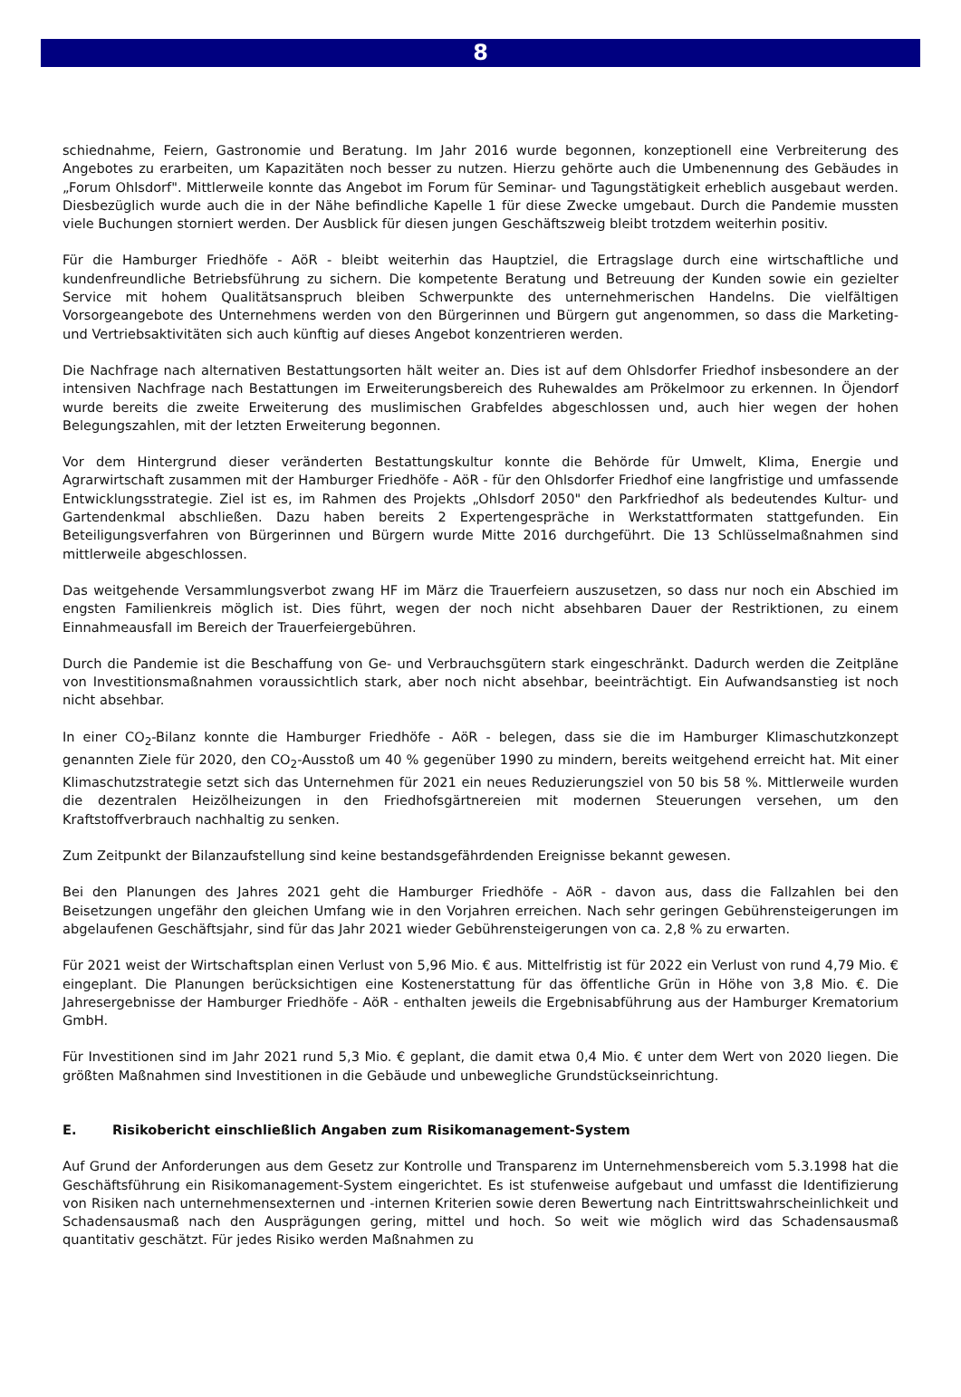8
schiednahme, Feiern, Gastronomie und Beratung. Im Jahr 2016 wurde begonnen, konzeptionell eine Verbreiterung des Angebotes zu erarbeiten, um Kapazitäten noch besser zu nutzen. Hierzu gehörte auch die Umbenennung des Gebäudes in „Forum Ohlsdorf". Mittlerweile konnte das Angebot im Forum für Seminar- und Tagungstätigkeit erheblich ausgebaut werden. Diesbezüglich wurde auch die in der Nähe befindliche Kapelle 1 für diese Zwecke umgebaut. Durch die Pandemie mussten viele Buchungen storniert werden. Der Ausblick für diesen jungen Geschäftszweig bleibt trotzdem weiterhin positiv.
Für die Hamburger Friedhöfe - AöR - bleibt weiterhin das Hauptziel, die Ertragslage durch eine wirtschaftliche und kundenfreundliche Betriebsführung zu sichern. Die kompetente Beratung und Betreuung der Kunden sowie ein gezielter Service mit hohem Qualitätsanspruch bleiben Schwerpunkte des unternehmerischen Handelns. Die vielfältigen Vorsorgeangebote des Unternehmens werden von den Bürgerinnen und Bürgern gut angenommen, so dass die Marketing- und Vertriebsaktivitäten sich auch künftig auf dieses Angebot konzentrieren werden.
Die Nachfrage nach alternativen Bestattungsorten hält weiter an. Dies ist auf dem Ohlsdorfer Friedhof insbesondere an der intensiven Nachfrage nach Bestattungen im Erweiterungsbereich des Ruhewaldes am Prökelmoor zu erkennen. In Öjendorf wurde bereits die zweite Erweiterung des muslimischen Grabfeldes abgeschlossen und, auch hier wegen der hohen Belegungszahlen, mit der letzten Erweiterung begonnen.
Vor dem Hintergrund dieser veränderten Bestattungskultur konnte die Behörde für Umwelt, Klima, Energie und Agrarwirtschaft zusammen mit der Hamburger Friedhöfe - AöR - für den Ohlsdorfer Friedhof eine langfristige und umfassende Entwicklungsstrategie. Ziel ist es, im Rahmen des Projekts „Ohlsdorf 2050" den Parkfriedhof als bedeutendes Kultur- und Gartendenkmal abschließen. Dazu haben bereits 2 Expertengespräche in Werkstattformaten stattgefunden. Ein Beteiligungsverfahren von Bürgerinnen und Bürgern wurde Mitte 2016 durchgeführt. Die 13 Schlüsselmaßnahmen sind mittlerweile abgeschlossen.
Das weitgehende Versammlungsverbot zwang HF im März die Trauerfeiern auszusetzen, so dass nur noch ein Abschied im engsten Familienkreis möglich ist. Dies führt, wegen der noch nicht absehbaren Dauer der Restriktionen, zu einem Einnahmeausfall im Bereich der Trauerfeiergebühren.
Durch die Pandemie ist die Beschaffung von Ge- und Verbrauchsgütern stark eingeschränkt. Dadurch werden die Zeitpläne von Investitionsmaßnahmen voraussichtlich stark, aber noch nicht absehbar, beeinträchtigt. Ein Aufwandsanstieg ist noch nicht absehbar.
In einer CO<sub>2</sub>-Bilanz konnte die Hamburger Friedhöfe - AöR - belegen, dass sie die im Hamburger Klimaschutzkonzept genannten Ziele für 2020, den CO<sub>2</sub>-Ausstoß um 40 % gegenüber 1990 zu mindern, bereits weitgehend erreicht hat. Mit einer Klimaschutzstrategie setzt sich das Unternehmen für 2021 ein neues Reduzierungsziel von 50 bis 58 %. Mittlerweile wurden die dezentralen Heizölheizungen in den Friedhofsgärtnereien mit modernen Steuerungen versehen, um den Kraftstoffverbrauch nachhaltig zu senken.
Zum Zeitpunkt der Bilanzaufstellung sind keine bestandsgefährdenden Ereignisse bekannt gewesen.
Bei den Planungen des Jahres 2021 geht die Hamburger Friedhöfe - AöR - davon aus, dass die Fallzahlen bei den Beisetzungen ungefähr den gleichen Umfang wie in den Vorjahren erreichen. Nach sehr geringen Gebührensteigerungen im abgelaufenen Geschäftsjahr, sind für das Jahr 2021 wieder Gebührensteigerungen von ca. 2,8 % zu erwarten.
Für 2021 weist der Wirtschaftsplan einen Verlust von 5,96 Mio. € aus. Mittelfristig ist für 2022 ein Verlust von rund 4,79 Mio. € eingeplant. Die Planungen berücksichtigen eine Kostenerstattung für das öffentliche Grün in Höhe von 3,8 Mio. €. Die Jahresergebnisse der Hamburger Friedhöfe - AöR - enthalten jeweils die Ergebnisabführung aus der Hamburger Krematorium GmbH.
Für Investitionen sind im Jahr 2021 rund 5,3 Mio. € geplant, die damit etwa 0,4 Mio. € unter dem Wert von 2020 liegen. Die größten Maßnahmen sind Investitionen in die Gebäude und unbewegliche Grundstückseinrichtung.
E. Risikobericht einschließlich Angaben zum Risikomanagement-System
Auf Grund der Anforderungen aus dem Gesetz zur Kontrolle und Transparenz im Unternehmensbereich vom 5.3.1998 hat die Geschäftsführung ein Risikomanagement-System eingerichtet. Es ist stufenweise aufgebaut und umfasst die Identifizierung von Risiken nach unternehmensexternen und -internen Kriterien sowie deren Bewertung nach Eintrittswahrscheinlichkeit und Schadensausmaß nach den Ausprägungen gering, mittel und hoch. So weit wie möglich wird das Schadensausmaß quantitativ geschätzt. Für jedes Risiko werden Maßnahmen zu